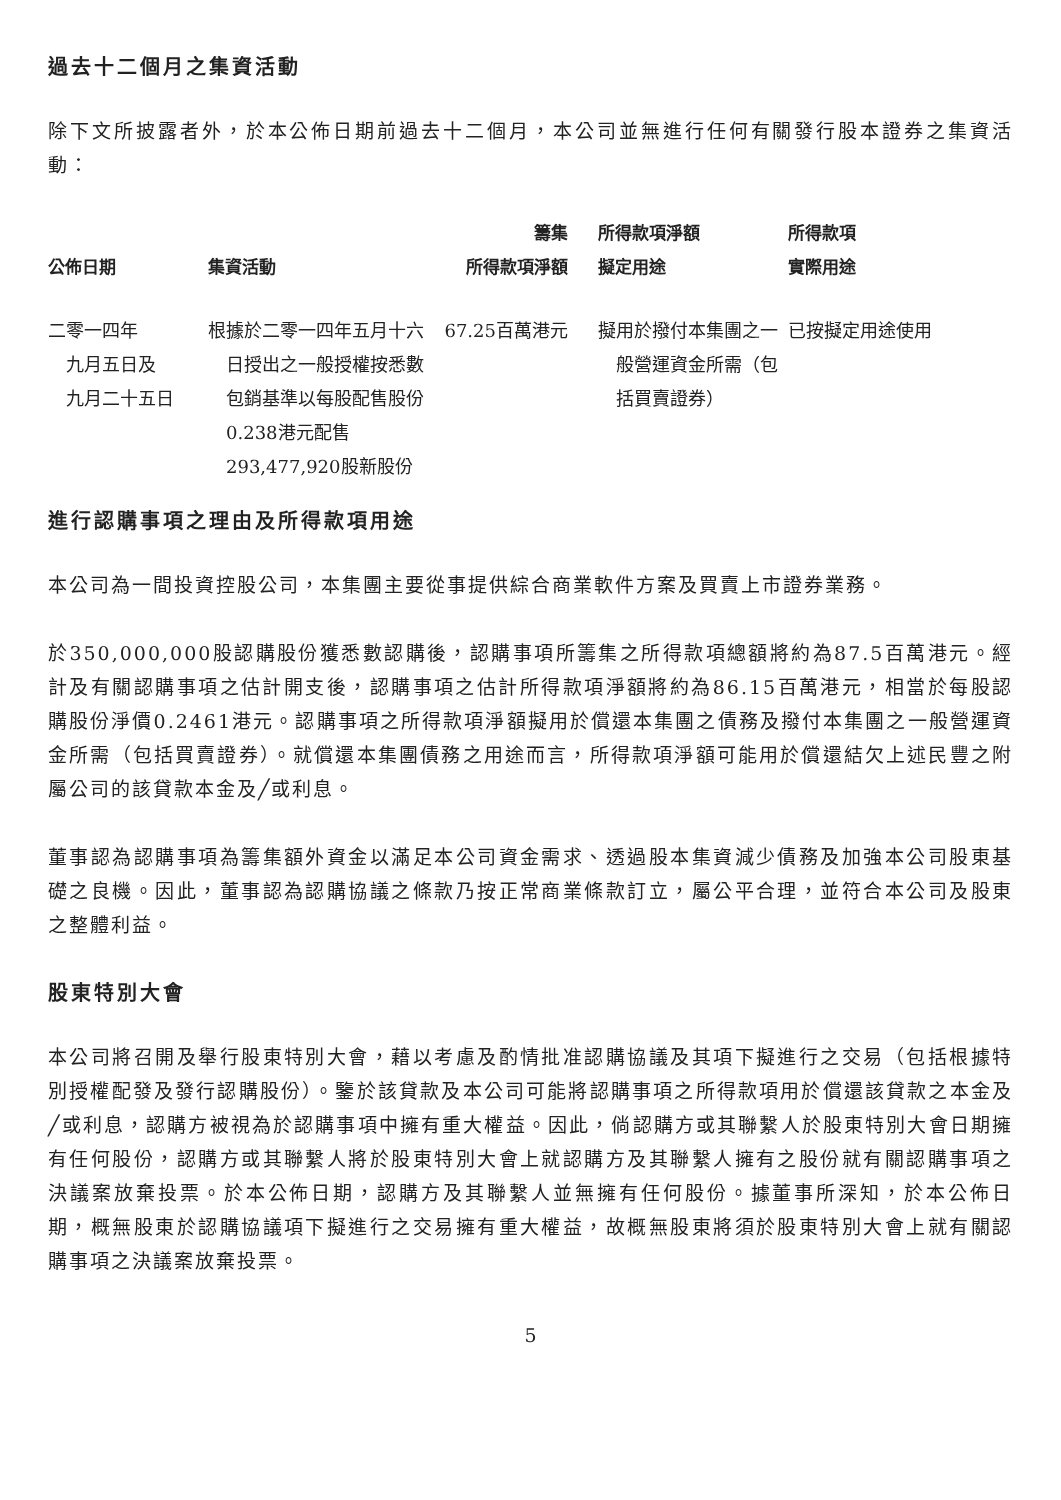過去十二個月之集資活動
除下文所披露者外，於本公佈日期前過去十二個月，本公司並無進行任何有關發行股本證券之集資活動：
| 公佈日期 | 集資活動 | 籌集 所得款項淨額 | 所得款項淨額 擬定用途 | 所得款項 實際用途 |
| --- | --- | --- | --- | --- |
| 二零一四年 九月五日及 九月二十五日 | 根據於二零一四年五月十六日授出之一般授權按悉數包銷基準以每股配售股份0.238港元配售293,477,920股新股份 | 67.25百萬港元 | 擬用於撥付本集團之一般營運資金所需（包括買賣證券） | 已按擬定用途使用 |
進行認購事項之理由及所得款項用途
本公司為一間投資控股公司，本集團主要從事提供綜合商業軟件方案及買賣上市證券業務。
於350,000,000股認購股份獲悉數認購後，認購事項所籌集之所得款項總額將約為87.5百萬港元。經計及有關認購事項之估計開支後，認購事項之估計所得款項淨額將約為86.15百萬港元，相當於每股認購股份淨價0.2461港元。認購事項之所得款項淨額擬用於償還本集團之債務及撥付本集團之一般營運資金所需（包括買賣證券）。就償還本集團債務之用途而言，所得款項淨額可能用於償還結欠上述民豐之附屬公司的該貸款本金及╱或利息。
董事認為認購事項為籌集額外資金以滿足本公司資金需求、透過股本集資減少債務及加強本公司股東基礎之良機。因此，董事認為認購協議之條款乃按正常商業條款訂立，屬公平合理，並符合本公司及股東之整體利益。
股東特別大會
本公司將召開及舉行股東特別大會，藉以考慮及酌情批准認購協議及其項下擬進行之交易（包括根據特別授權配發及發行認購股份）。鑒於該貸款及本公司可能將認購事項之所得款項用於償還該貸款之本金及╱或利息，認購方被視為於認購事項中擁有重大權益。因此，倘認購方或其聯繫人於股東特別大會日期擁有任何股份，認購方或其聯繫人將於股東特別大會上就認購方及其聯繫人擁有之股份就有關認購事項之決議案放棄投票。於本公佈日期，認購方及其聯繫人並無擁有任何股份。據董事所深知，於本公佈日期，概無股東於認購協議項下擬進行之交易擁有重大權益，故概無股東將須於股東特別大會上就有關認購事項之決議案放棄投票。
5